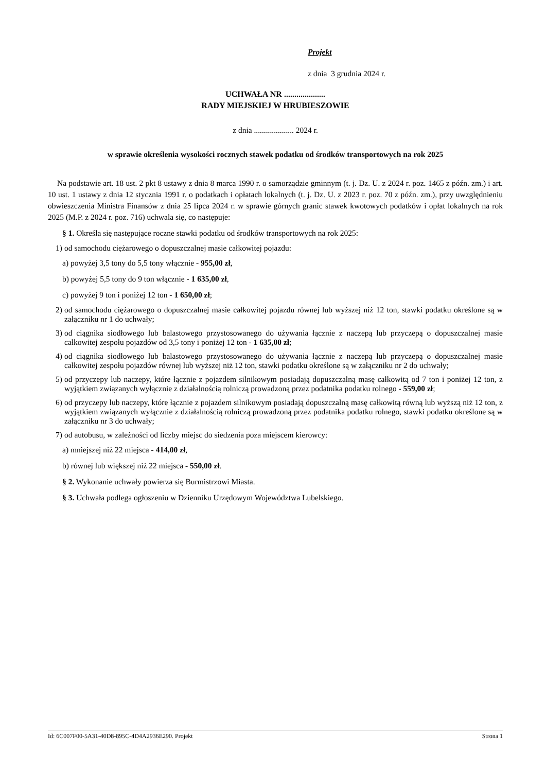Projekt
z dnia 3 grudnia 2024 r.
UCHWAŁA NR ....................
RADY MIEJSKIEJ W HRUBIESZOWIE
z dnia .................... 2024 r.
w sprawie określenia wysokości rocznych stawek podatku od środków transportowych na rok 2025
Na podstawie art. 18 ust. 2 pkt 8 ustawy z dnia 8 marca 1990 r. o samorządzie gminnym (t. j. Dz. U. z 2024 r. poz. 1465 z późn. zm.) i art. 10 ust. 1 ustawy z dnia 12 stycznia 1991 r. o podatkach i opłatach lokalnych (t. j. Dz. U. z 2023 r. poz. 70 z późn. zm.), przy uwzględnieniu obwieszczenia Ministra Finansów z dnia 25 lipca 2024 r. w sprawie górnych granic stawek kwotowych podatków i opłat lokalnych na rok 2025 (M.P. z 2024 r. poz. 716) uchwala się, co następuje:
§ 1. Określa się następujące roczne stawki podatku od środków transportowych na rok 2025:
1) od samochodu ciężarowego o dopuszczalnej masie całkowitej pojazdu:
a) powyżej 3,5 tony do 5,5 tony włącznie - 955,00 zł,
b) powyżej 5,5 tony do 9 ton włącznie - 1 635,00 zł,
c) powyżej 9 ton i poniżej 12 ton - 1 650,00 zł;
2) od samochodu ciężarowego o dopuszczalnej masie całkowitej pojazdu równej lub wyższej niż 12 ton, stawki podatku określone są w załączniku nr 1 do uchwały;
3) od ciągnika siodłowego lub balastowego przystosowanego do używania łącznie z naczepą lub przyczepą o dopuszczalnej masie całkowitej zespołu pojazdów od 3,5 tony i poniżej 12 ton - 1 635,00 zł;
4) od ciągnika siodłowego lub balastowego przystosowanego do używania łącznie z naczepą lub przyczepą o dopuszczalnej masie całkowitej zespołu pojazdów równej lub wyższej niż 12 ton, stawki podatku określone są w załączniku nr 2 do uchwały;
5) od przyczepy lub naczepy, które łącznie z pojazdem silnikowym posiadają dopuszczalną masę całkowitą od 7 ton i poniżej 12 ton, z wyjątkiem związanych wyłącznie z działalnością rolniczą prowadzoną przez podatnika podatku rolnego - 559,00 zł;
6) od przyczepy lub naczepy, które łącznie z pojazdem silnikowym posiadają dopuszczalną masę całkowitą równą lub wyższą niż 12 ton, z wyjątkiem związanych wyłącznie z działalnością rolniczą prowadzoną przez podatnika podatku rolnego, stawki podatku określone są w załączniku nr 3 do uchwały;
7) od autobusu, w zależności od liczby miejsc do siedzenia poza miejscem kierowcy:
a) mniejszej niż 22 miejsca - 414,00 zł,
b) równej lub większej niż 22 miejsca - 550,00 zł.
§ 2. Wykonanie uchwały powierza się Burmistrzowi Miasta.
§ 3. Uchwała podlega ogłoszeniu w Dzienniku Urzędowym Województwa Lubelskiego.
Id: 6C007F00-5A31-40D8-895C-4D4A2936E290. Projekt Strona 1